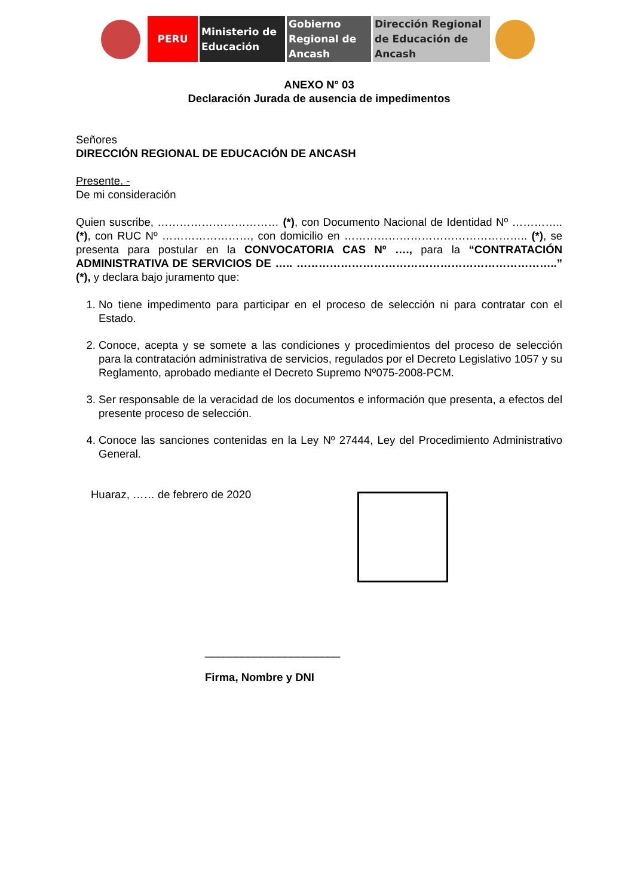PERU Ministerio de Educación
Gobierno Regional de Ancash
Dirección Regional de Educación de Ancash
ANEXO N° 03
Declaración Jurada de ausencia de impedimentos
Señores
DIRECCIÓN REGIONAL DE EDUCACIÓN DE ANCASH
Presente. -
De mi consideración
Quien suscribe, …………………………… (*), con Documento Nacional de Identidad Nº ………….. (*), con RUC Nº ……………………, con domicilio en ………………………………………….. (*), se presenta para postular en la CONVOCATORIA CAS Nº …., para la “CONTRATACIÓN ADMINISTRATIVA DE SERVICIOS DE ….. ……………………………………………………………..” (*), y declara bajo juramento que:
1. No tiene impedimento para participar en el proceso de selección ni para contratar con el Estado.
2. Conoce, acepta y se somete a las condiciones y procedimientos del proceso de selección para la contratación administrativa de servicios, regulados por el Decreto Legislativo 1057 y su Reglamento, aprobado mediante el Decreto Supremo Nº075-2008-PCM.
3. Ser responsable de la veracidad de los documentos e información que presenta, a efectos del presente proceso de selección.
4. Conoce las sanciones contenidas en la Ley Nº 27444, Ley del Procedimiento Administrativo General.
Huaraz, …… de febrero de 2020
______________________
Firma, Nombre y DNI